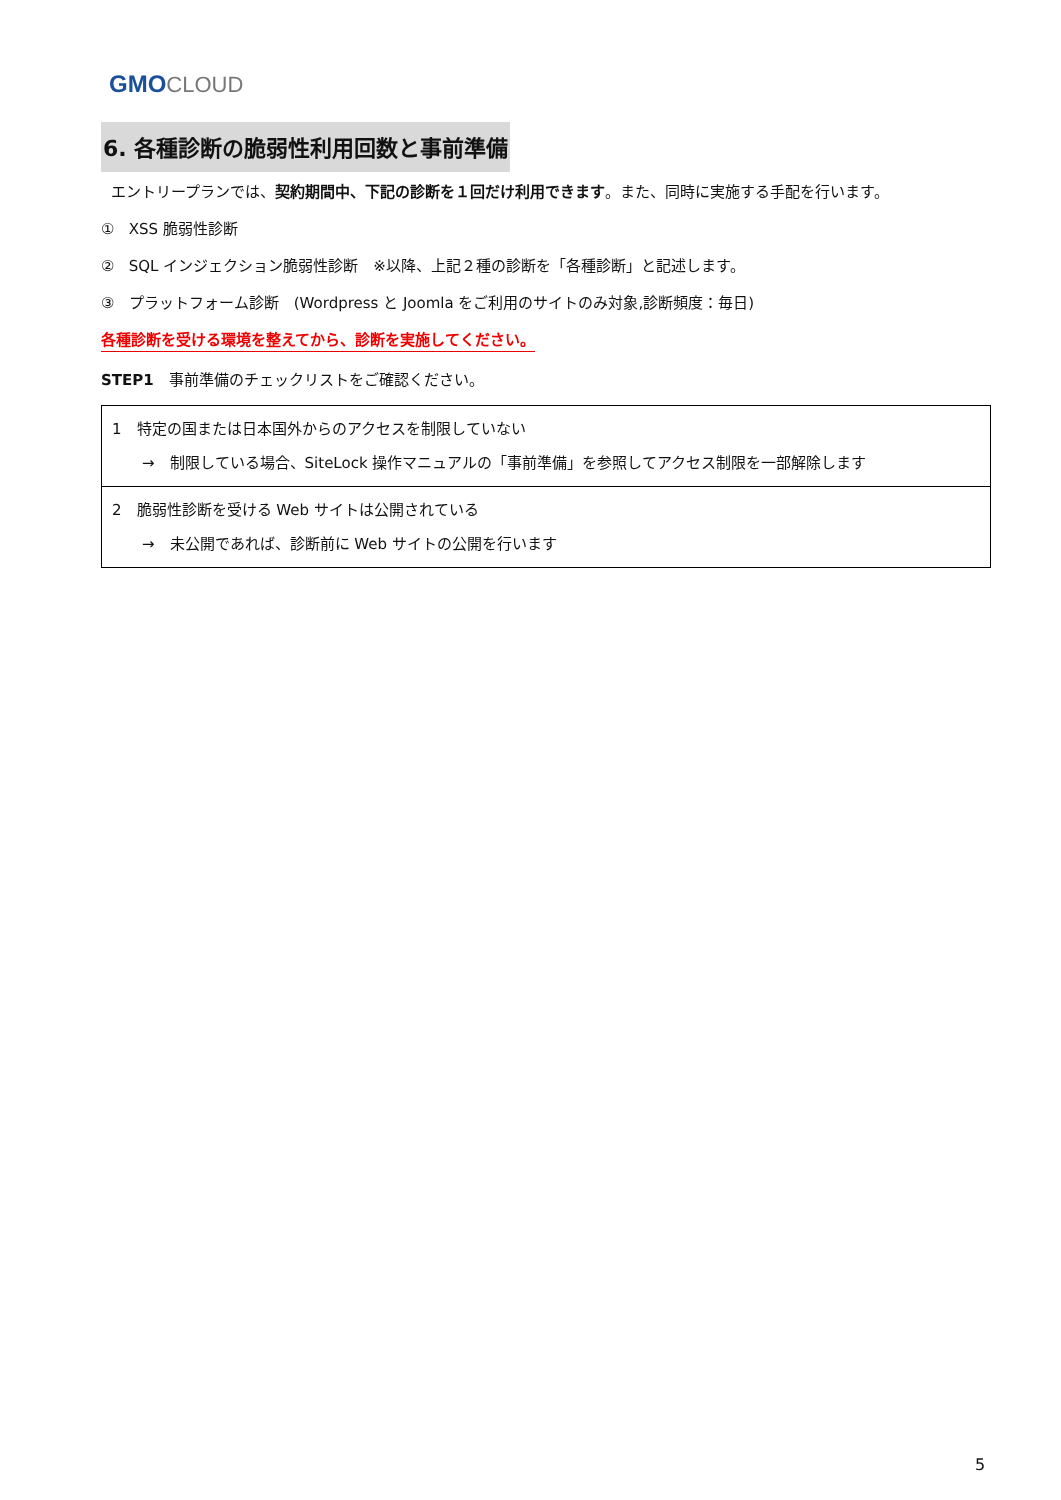GMO CLOUD
6. 各種診断の脆弱性利用回数と事前準備
エントリープランでは、契約期間中、下記の診断を１回だけ利用できます。また、同時に実施する手配を行います。
① XSS 脆弱性診断
② SQL インジェクション脆弱性診断　※以降、上記２種の診断を「各種診断」と記述します。
③ プラットフォーム診断　(Wordpress と Joomla をご利用のサイトのみ対象,診断頻度：毎日)
各種診断を受ける環境を整えてから、診断を実施してください。
STEP1　事前準備のチェックリストをご確認ください。
| 1 特定の国または日本国外からのアクセスを制限していない → 制限している場合、SiteLock 操作マニュアルの「事前準備」を参照してアクセス制限を一部解除します |
| 2 脆弱性診断を受ける Web サイトは公開されている → 未公開であれば、診断前に Web サイトの公開を行います |
5